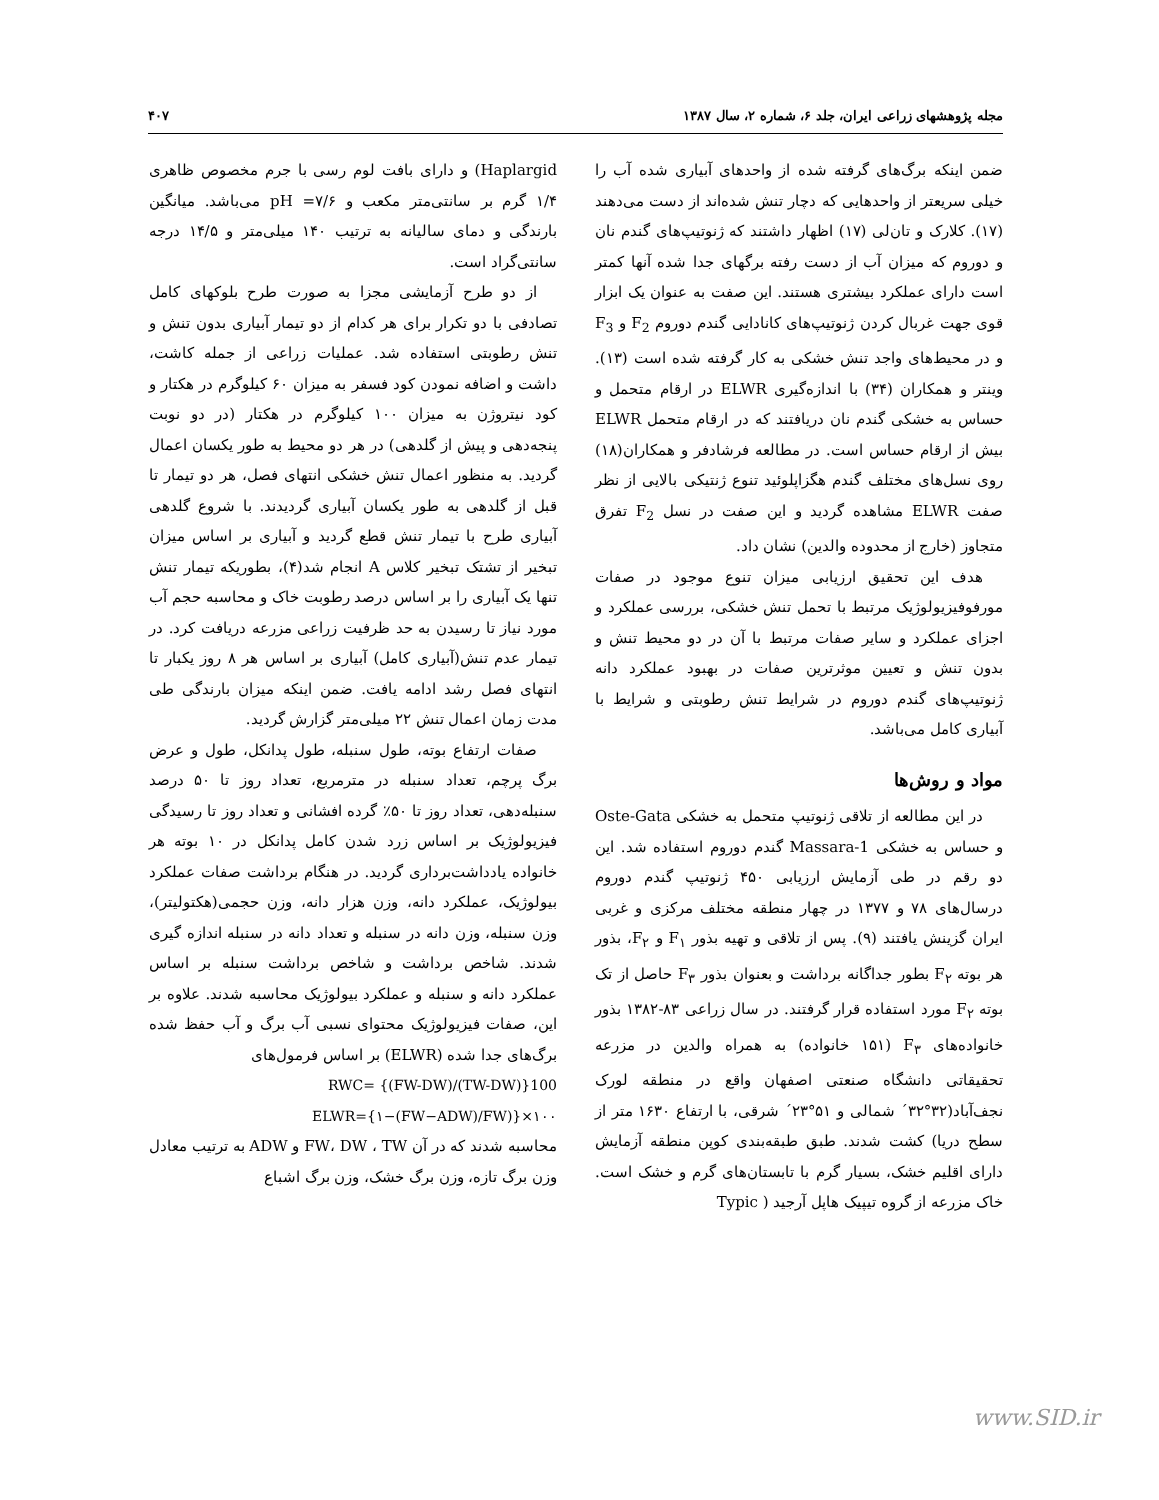مجله پژوهشهای زراعی ایران، جلد ۶، شماره ۲، سال ۱۳۸۷ ۴۰۷
ضمن اینکه برگ‌های گرفته شده از واحدهای آبیاری شده آب را خیلی سریعتر از واحدهایی که دچار تنش شده‌اند از دست می‌دهند (۱۷). کلارک و تان‌لی (۱۷) اظهار داشتند که ژنوتیپ‌های گندم نان و دوروم که میزان آب از دست رفته برگهای جدا شده آنها کمتر است دارای عملکرد بیشتری هستند. این صفت به عنوان یک ابزار قوی جهت غربال کردن ژنوتیپ‌های کانادایی گندم دوروم F<sub>2</sub> و F<sub>3</sub> و در محیط‌های واجد تنش خشکی به کار گرفته شده است (۱۳). وینتر و همکاران (۳۴) با اندازه‌گیری ELWR در ارقام متحمل و حساس به خشکی گندم نان دریافتند که در ارقام متحمل ELWR بیش از ارقام حساس است. در مطالعه فرشادفر و همکاران(۱۸) روی نسل‌های مختلف گندم هگزاپلوئید تنوع ژنتیکی بالایی از نظر صفت ELWR مشاهده گردید و این صفت در نسل F<sub>2</sub> تفرق متجاوز (خارج از محدوده والدین) نشان داد.
هدف این تحقیق ارزیابی میزان تنوع موجود در صفات مورفوفیزیولوژیک مرتبط با تحمل تنش خشکی، بررسی عملکرد و اجزای عملکرد و سایر صفات مرتبط با آن در دو محیط تنش و بدون تنش و تعیین موثرترین صفات در بهبود عملکرد دانه ژنوتیپ‌های گندم دوروم در شرایط تنش رطوبتی و شرایط با آبیاری کامل می‌باشد.
مواد و روش‌ها
در این مطالعه از تلاقی ژنوتیپ متحمل به خشکی Oste-Gata و حساس به خشکی Massara-1 گندم دوروم استفاده شد. این دو رقم در طی آزمایش ارزیابی ۴۵۰ ژنوتیپ گندم دوروم درسال‌های ۷۸ و ۱۳۷۷ در چهار منطقه مختلف مرکزی و غربی ایران گزینش یافتند (۹). پس از تلاقی و تهیه بذور F<sub>۱</sub> و F<sub>۲</sub>، بذور هر بوته F<sub>۲</sub> بطور جداگانه برداشت و بعنوان بذور F<sub>۳</sub> حاصل از تک بوته F<sub>۲</sub> مورد استفاده قرار گرفتند. در سال زراعی ۸۳-۱۳۸۲ بذور خانواده‌های F<sub>۳</sub> (۱۵۱ خانواده) به همراه والدین در مزرعه تحقیقاتی دانشگاه صنعتی اصفهان واقع در منطقه لورک نجف‌آباد(۳۲°۳۲´ شمالی و ۵۱°۲۳´ شرقی، با ارتفاع ۱۶۳۰ متر از سطح دریا) کشت شدند. طبق طبقه‌بندی کوپن منطقه آزمایش دارای اقلیم خشک، بسیار گرم با تابستان‌های گرم و خشک است. خاک مزرعه از گروه تیپیک هاپل آرجید ( Typic
Haplargid) و دارای بافت لوم رسی با جرم مخصوص ظاهری ۱/۴ گرم بر سانتی‌متر مکعب و pH =۷/۶ می‌باشد. میانگین بارندگی و دمای سالیانه به ترتیب ۱۴۰ میلی‌متر و ۱۴/۵ درجه سانتی‌گراد است.
از دو طرح آزمایشی مجزا به صورت طرح بلوکهای کامل تصادفی با دو تکرار برای هر کدام از دو تیمار آبیاری بدون تنش و تنش رطوبتی استفاده شد. عملیات زراعی از جمله کاشت، داشت و اضافه نمودن کود فسفر به میزان ۶۰ کیلوگرم در هکتار و کود نیتروژن به میزان ۱۰۰ کیلوگرم در هکتار (در دو نوبت پنجه‌دهی و پیش از گلدهی) در هر دو محیط به طور یکسان اعمال گردید. به منظور اعمال تنش خشکی انتهای فصل، هر دو تیمار تا قبل از گلدهی به طور یکسان آبیاری گردیدند. با شروع گلدهی آبیاری طرح با تیمار تنش قطع گردید و آبیاری بر اساس میزان تبخیر از تشتک تبخیر کلاس A انجام شد(۴)، بطوریکه تیمار تنش تنها یک آبیاری را بر اساس درصد رطوبت خاک و محاسبه حجم آب مورد نیاز تا رسیدن به حد ظرفیت زراعی مزرعه دریافت کرد. در تیمار عدم تنش(آبیاری کامل) آبیاری بر اساس هر ۸ روز یکبار تا انتهای فصل رشد ادامه یافت. ضمن اینکه میزان بارندگی طی مدت زمان اعمال تنش ۲۲ میلی‌متر گزارش گردید.
صفات ارتفاع بوته، طول سنبله، طول پدانکل، طول و عرض برگ پرچم، تعداد سنبله در مترمربع، تعداد روز تا ۵۰ درصد سنبله‌دهی، تعداد روز تا ۵۰٪ گرده افشانی و تعداد روز تا رسیدگی فیزیولوژیک بر اساس زرد شدن کامل پدانکل در ۱۰ بوته هر خانواده یادداشت‌برداری گردید. در هنگام برداشت صفات عملکرد بیولوژیک، عملکرد دانه، وزن هزار دانه، وزن حجمی(هکتولیتر)، وزن سنبله، وزن دانه در سنبله و تعداد دانه در سنبله اندازه گیری شدند. شاخص برداشت و شاخص برداشت سنبله بر اساس عملکرد دانه و سنبله و عملکرد بیولوژیک محاسبه شدند. علاوه بر این، صفات فیزیولوژیک محتوای نسبی آب برگ و آب حفظ شده برگ‌های جدا شده (ELWR) بر اساس فرمول‌های
RWC= {(FW-DW)/(TW-DW)}100
ELWR={۱−(FW−ADW)/FW)}×۱۰۰
محاسبه شدند که در آن FW، DW ، TW و ADW به ترتیب معادل وزن برگ تازه، وزن برگ خشک، وزن برگ اشباع
www.SID.ir